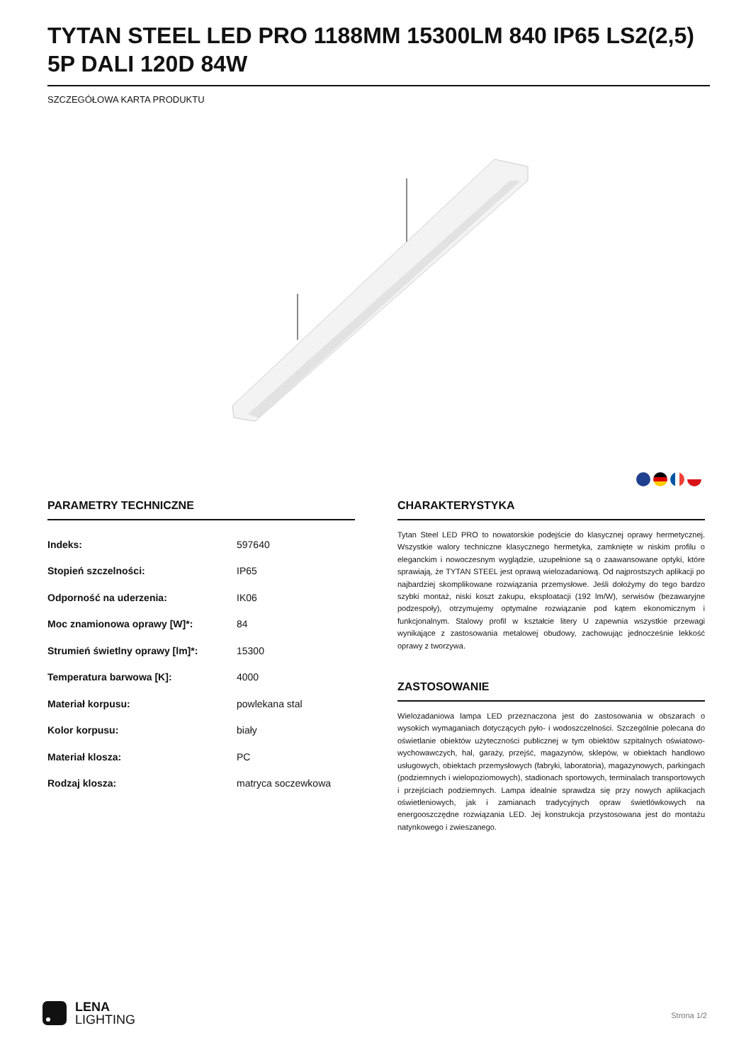TYTAN STEEL LED PRO 1188MM 15300LM 840 IP65 LS2(2,5) 5P DALI 120D 84W
SZCZEGÓŁOWA KARTA PRODUKTU
PARAMETRY TECHNICZNE
| Indeks: | 597640 |
| Stopień szczelności: | IP65 |
| Odporność na uderzenia: | IK06 |
| Moc znamionowa oprawy [W]*: | 84 |
| Strumień świetlny oprawy [lm]*: | 15300 |
| Temperatura barwowa [K]: | 4000 |
| Materiał korpusu: | powlekana stal |
| Kolor korpusu: | biały |
| Materiał klosza: | PC |
| Rodzaj klosza: | matryca soczewkowa |
CHARAKTERYSTYKA
Tytan Steel LED PRO to nowatorskie podejście do klasycznej oprawy hermetycznej. Wszystkie walory techniczne klasycznego hermetyka, zamknięte w niskim profilu o eleganckim i nowoczesnym wyglądzie, uzupełnione są o zaawansowane optyki, które sprawiają, że TYTAN STEEL jest oprawą wielozadaniową. Od najprostszych aplikacji po najbardziej skomplikowane rozwiązania przemysłowe. Jeśli dołożymy do tego bardzo szybki montaż, niski koszt zakupu, eksploatacji (192 lm/W), serwisów (bezawaryjne podzespoły), otrzymujemy optymalne rozwiązanie pod kątem ekonomicznym i funkcjonalnym. Stalowy profil w kształcie litery U zapewnia wszystkie przewagi wynikające z zastosowania metalowej obudowy, zachowując jednocześnie lekkość oprawy z tworzywa.
ZASTOSOWANIE
Wielozadaniowa lampa LED przeznaczona jest do zastosowania w obszarach o wysokich wymaganiach dotyczących pyło- i wodoszczelności. Szczególnie polecana do oświetlanie obiektów użyteczności publicznej w tym obiektów szpitalnych oświatowo-wychowawczych, hal, garaży, przejść, magazynów, sklepów, w obiektach handlowo usługowych, obiektach przemysłowych (fabryki, laboratoria), magazynowych, parkingach (podziemnych i wielopoziomowych), stadionach sportowych, terminalach transportowych i przejściach podziemnych. Lampa idealnie sprawdza się przy nowych aplikacjach oświetleniowych, jak i zamianach tradycyjnych opraw świetlówkowych na energooszczędne rozwiązania LED. Jej konstrukcja przystosowana jest do montażu natynkowego i zwieszanego.
LENA
LIGHTING
Strona 1/2